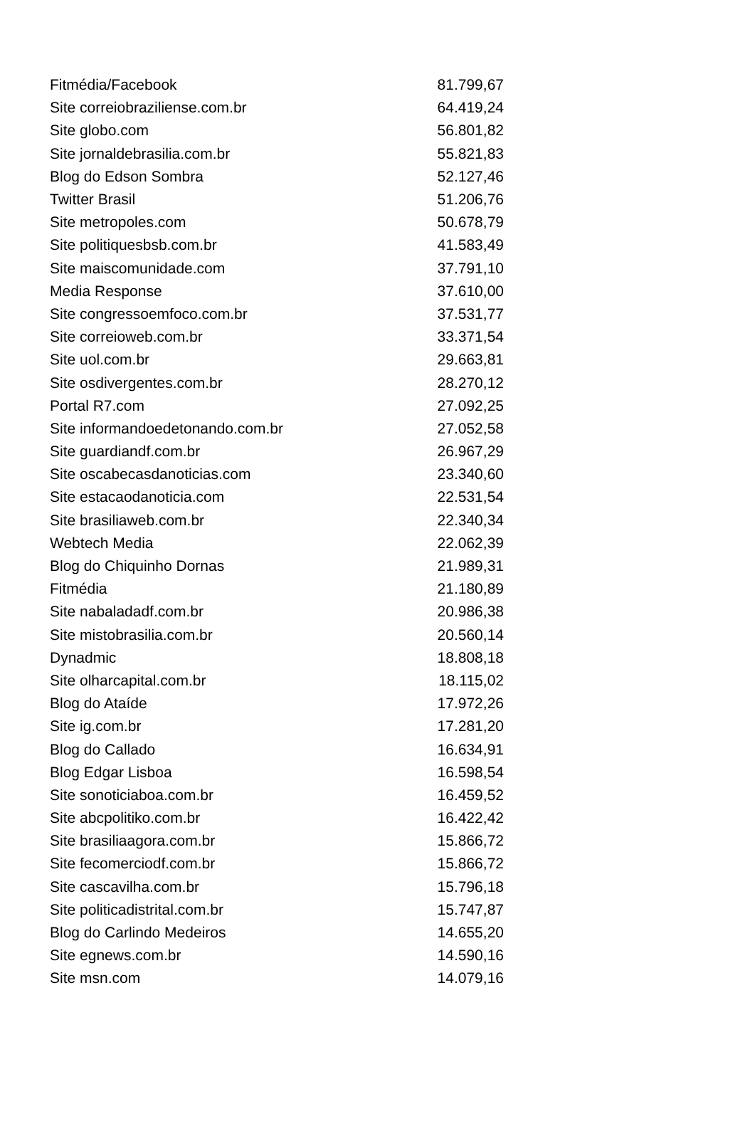| Fitmédia/Facebook | 81.799,67 |
| Site correiobraziliense.com.br | 64.419,24 |
| Site globo.com | 56.801,82 |
| Site jornaldebrasilia.com.br | 55.821,83 |
| Blog do Edson Sombra | 52.127,46 |
| Twitter Brasil | 51.206,76 |
| Site metropoles.com | 50.678,79 |
| Site politiquesbsb.com.br | 41.583,49 |
| Site maiscomunidade.com | 37.791,10 |
| Media Response | 37.610,00 |
| Site congressoemfoco.com.br | 37.531,77 |
| Site correioweb.com.br | 33.371,54 |
| Site uol.com.br | 29.663,81 |
| Site osdivergentes.com.br | 28.270,12 |
| Portal R7.com | 27.092,25 |
| Site informandoedetonando.com.br | 27.052,58 |
| Site guardiandf.com.br | 26.967,29 |
| Site oscabecasdanoticias.com | 23.340,60 |
| Site estacaodanoticia.com | 22.531,54 |
| Site brasiliaweb.com.br | 22.340,34 |
| Webtech Media | 22.062,39 |
| Blog do Chiquinho Dornas | 21.989,31 |
| Fitmédia | 21.180,89 |
| Site nabaladadf.com.br | 20.986,38 |
| Site mistobrasilia.com.br | 20.560,14 |
| Dynadmic | 18.808,18 |
| Site olharcapital.com.br | 18.115,02 |
| Blog do Ataíde | 17.972,26 |
| Site ig.com.br | 17.281,20 |
| Blog do Callado | 16.634,91 |
| Blog Edgar Lisboa | 16.598,54 |
| Site sonoticiaboa.com.br | 16.459,52 |
| Site abcpolitiko.com.br | 16.422,42 |
| Site brasiliaagora.com.br | 15.866,72 |
| Site fecomerciodf.com.br | 15.866,72 |
| Site cascavilha.com.br | 15.796,18 |
| Site politicadistrital.com.br | 15.747,87 |
| Blog do Carlindo Medeiros | 14.655,20 |
| Site egnews.com.br | 14.590,16 |
| Site msn.com | 14.079,16 |